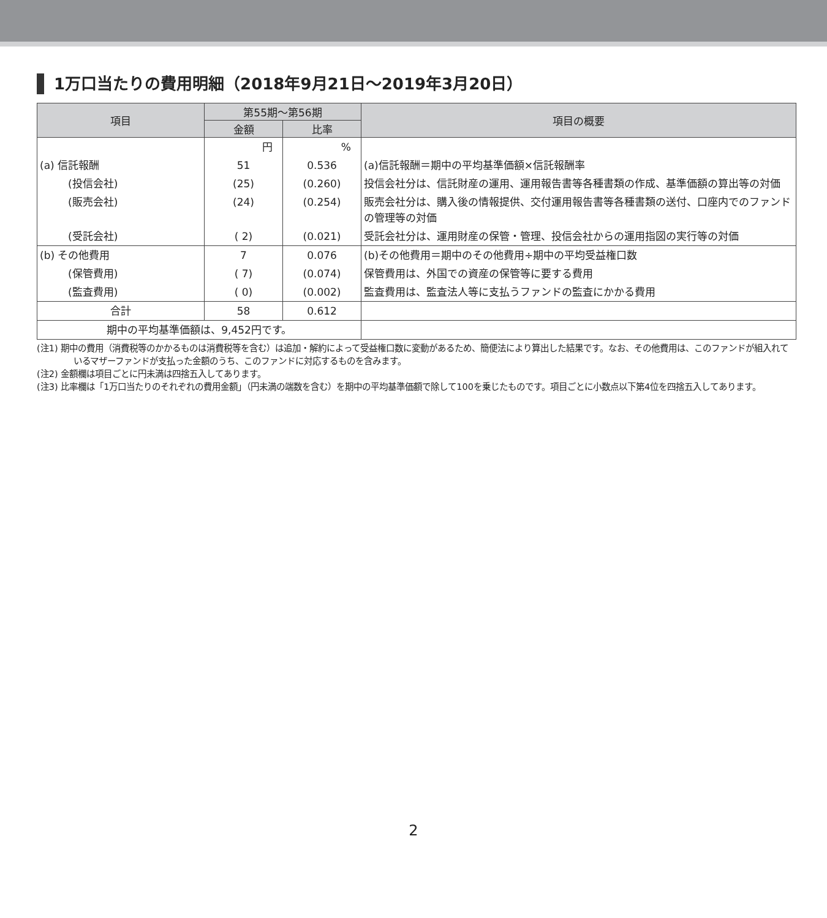1万口当たりの費用明細（2018年9月21日～2019年3月20日）
| 項目 | 第55期～第56期 | | 項目の概要 |
| --- | --- | --- | --- |
| | 金額 | 比率 | |
| | 円 | % | |
| (a) 信託報酬 | 51 | 0.536 | (a)信託報酬＝期中の平均基準価額×信託報酬率 |
| (投信会社) | (25) | (0.260) | 投信会社分は、信託財産の運用、運用報告書等各種書類の作成、基準価額の算出等の対価 |
| (販売会社) | (24) | (0.254) | 販売会社分は、購入後の情報提供、交付運用報告書等各種書類の送付、口座内でのファンドの管理等の対価 |
| (受託会社) | ( 2) | (0.021) | 受託会社分は、運用財産の保管・管理、投信会社からの運用指図の実行等の対価 |
| (b) その他費用 | 7 | 0.076 | (b)その他費用＝期中のその他費用÷期中の平均受益権口数 |
| (保管費用) | ( 7) | (0.074) | 保管費用は、外国での資産の保管等に要する費用 |
| (監査費用) | ( 0) | (0.002) | 監査費用は、監査法人等に支払うファンドの監査にかかる費用 |
| 合計 | 58 | 0.612 | |
| 期中の平均基準価額は、9,452円です。 | | | |
(注1) 期中の費用（消費税等のかかるものは消費税等を含む）は追加・解約によって受益権口数に変動があるため、簡便法により算出した結果です。なお、その他費用は、このファンドが組入れているマザーファンドが支払った金額のうち、このファンドに対応するものを含みます。
(注2) 金額欄は項目ごとに円未満は四捨五入してあります。
(注3) 比率欄は「1万口当たりのそれぞれの費用金額」（円未満の端数を含む）を期中の平均基準価額で除して100を乗じたものです。項目ごとに小数点以下第4位を四捨五入してあります。
2